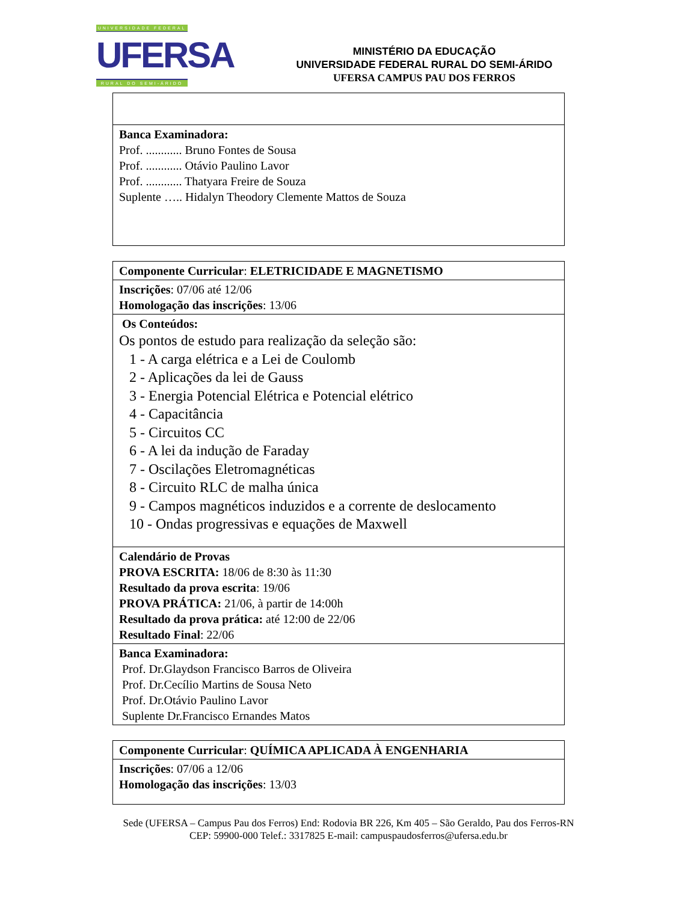UNIVERSIDADE FEDERAL
UFERSA
RURAL DO SEMI-ÁRIDO
MINISTÉRIO DA EDUCAÇÃO
UNIVERSIDADE FEDERAL RURAL DO SEMI-ÁRIDO
UFERSA CAMPUS PAU DOS FERROS
| Banca Examinadora: Prof. ............ Bruno Fontes de Sousa Prof. ............ Otávio Paulino Lavor Prof. ............ Thatyara Freire de Souza Suplente ….. Hidalyn Theodory Clemente Mattos de Souza |
| Componente Curricular : ELETRICIDADE E MAGNETISMO |
| Inscrições : 07/06 até 12/06 Homologação das inscrições : 13/06 |
| Os Conteúdos: Os pontos de estudo para realização da seleção são: 1 - A carga elétrica e a Lei de Coulomb 2 - Aplicações da lei de Gauss 3 - Energia Potencial Elétrica e Potencial elétrico 4 - Capacitância 5 - Circuitos CC 6 - A lei da indução de Faraday 7 - Oscilações Eletromagnéticas 8 - Circuito RLC de malha única 9 - Campos magnéticos induzidos e a corrente de deslocamento 10 - Ondas progressivas e equações de Maxwell |
| Calendário de Provas PROVA ESCRITA: 18/06 de 8:30 às 11:30 Resultado da prova escrita : 19/06 PROVA PRÁTICA: 21/06, à partir de 14:00h Resultado da prova prática: até 12:00 de 22/06 Resultado Final : 22/06 |
| Banca Examinadora: Prof. Dr.Glaydson Francisco Barros de Oliveira Prof. Dr.Cecílio Martins de Sousa Neto Prof. Dr.Otávio Paulino Lavor Suplente Dr.Francisco Ernandes Matos |
| Componente Curricular : QUÍMICA APLICADA À ENGENHARIA |
| Inscrições : 07/06 a 12/06 Homologação das inscrições : 13/03 |
Sede (UFERSA – Campus Pau dos Ferros) End: Rodovia BR 226, Km 405 – São Geraldo, Pau dos Ferros-RN
CEP: 59900-000 Telef.: 3317825 E-mail: campuspaudosferros@ufersa.edu.br